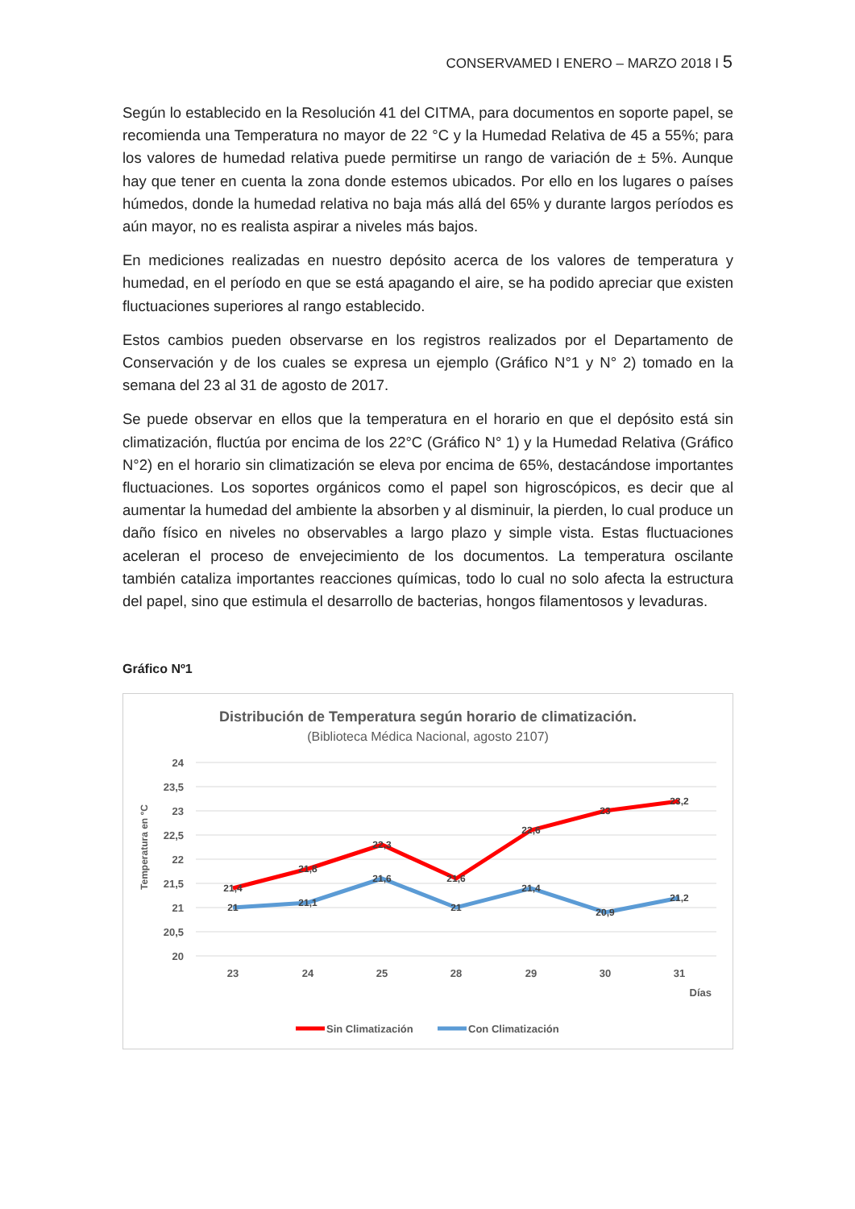CONSERVAMED I ENERO – MARZO 2018 I 5
Según lo establecido en la Resolución 41 del CITMA, para documentos en soporte papel, se recomienda una Temperatura no mayor de 22 °C y la Humedad Relativa de 45 a 55%; para los valores de humedad relativa puede permitirse un rango de variación de ± 5%. Aunque hay que tener en cuenta la zona donde estemos ubicados. Por ello en los lugares o países húmedos, donde la humedad relativa no baja más allá del 65% y durante largos períodos es aún mayor, no es realista aspirar a niveles más bajos.
En mediciones realizadas en nuestro depósito acerca de los valores de temperatura y humedad, en el período en que se está apagando el aire, se ha podido apreciar que existen fluctuaciones superiores al rango establecido.
Estos cambios pueden observarse en los registros realizados por el Departamento de Conservación y de los cuales se expresa un ejemplo (Gráfico N°1 y N° 2) tomado en la semana del 23 al 31 de agosto de 2017.
Se puede observar en ellos que la temperatura en el horario en que el depósito está sin climatización, fluctúa por encima de los 22°C (Gráfico N° 1) y la Humedad Relativa (Gráfico N°2) en el horario sin climatización se eleva por encima de 65%, destacándose importantes fluctuaciones. Los soportes orgánicos como el papel son higroscópicos, es decir que al aumentar la humedad del ambiente la absorben y al disminuir, la pierden, lo cual produce un daño físico en niveles no observables a largo plazo y simple vista. Estas fluctuaciones aceleran el proceso de envejecimiento de los documentos. La temperatura oscilante también cataliza importantes reacciones químicas, todo lo cual no solo afecta la estructura del papel, sino que estimula el desarrollo de bacterias, hongos filamentosos y levaduras.
Gráfico Nº1
Distribución de Temperatura según horario de climatización.
(Biblioteca Médica Nacional, agosto 2107)
Temperatura en °C
24
23,5
23
22,5
22
21,5
21
20,5
20
23
24
25
28
29
30
31
Días
21,4
21,8
22,3
21,6
22,6
23
23,2
21
21,1
21,6
21
21,4
20,9
21,2
Sin Climatización
Con Climatización